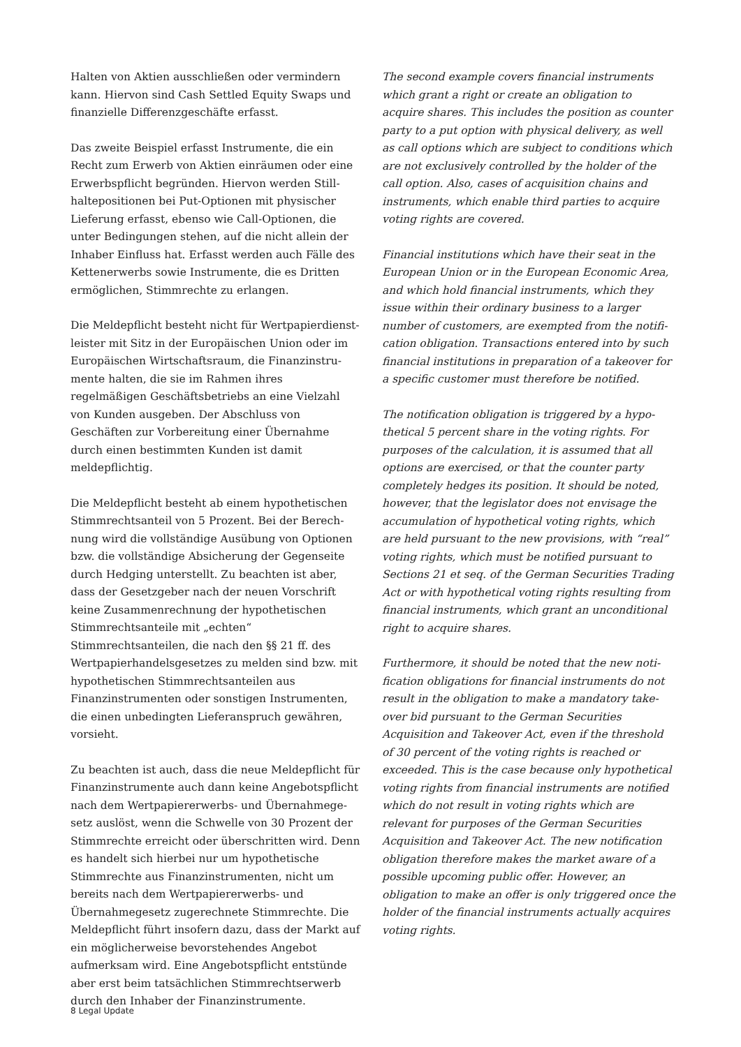Halten von Aktien ausschließen oder vermindern kann. Hiervon sind Cash Settled Equity Swaps und finanzielle Differenzgeschäfte erfasst.
Das zweite Beispiel erfasst Instrumente, die ein Recht zum Erwerb von Aktien einräumen oder eine Erwerbspflicht begründen. Hiervon werden Still­haltepositionen bei Put-Optionen mit physischer Lieferung erfasst, ebenso wie Call-Optionen, die unter Bedingungen stehen, auf die nicht allein der Inhaber Einfluss hat. Erfasst werden auch Fälle des Kettener­werbs sowie Instrumente, die es Dritten ermöglichen, Stimmrechte zu erlangen.
Die Meldepflicht besteht nicht für Wertpapierdienst­leister mit Sitz in der Europäischen Union oder im Europäischen Wirtschaftsraum, die Finanzinstru­mente halten, die sie im Rahmen ihres regelmäßigen Geschäftsbetriebs an eine Vielzahl von Kunden aus­geben. Der Abschluss von Geschäften zur Vorberei­tung einer Übernahme durch einen bestimmten Kunden ist damit meldepflichtig.
Die Meldepflicht besteht ab einem hypothetischen Stimmrechtsanteil von 5 Prozent. Bei der Berech­nung wird die vollständige Ausübung von Optionen bzw. die vollständige Absicherung der Gegenseite durch Hedging unterstellt. Zu beachten ist aber, dass der Gesetzgeber nach der neuen Vorschrift keine Zusammenrechnung der hypothetischen Stimm­rechtsanteile mit „echten“ Stimmrechtsanteilen, die nach den §§ 21 ff. des Wertpapierhandelsgesetzes zu melden sind bzw. mit hypothetischen Stimm­rechtsanteilen aus Finanzinstrumenten oder sonstigen Instrumenten, die einen unbedingten Lieferanspruch gewähren, vorsieht.
Zu beachten ist auch, dass die neue Meldepflicht für Finanzinstrumente auch dann keine Angebotspflicht nach dem Wertpapiererwerbs- und Übernahmege­setz auslöst, wenn die Schwelle von 30 Prozent der Stimmrechte erreicht oder überschritten wird. Denn es handelt sich hierbei nur um hypothetische Stimm­rechte aus Finanzinstrumenten, nicht um bereits nach dem Wertpapiererwerbs- und Übernahme­gesetz zugerechnete Stimmrechte. Die Meldepflicht führt insofern dazu, dass der Markt auf ein mög­licherweise bevorstehendes Angebot aufmerksam wird. Eine Angebotspflicht entstünde aber erst beim tatsächlichen Stimmrechtserwerb durch den Inhaber der Finanzinstrumente.
The second example covers financial instruments which grant a right or create an obligation to acquire shares. This includes the position as counter party to a put option with physical delivery, as well as call options which are subject to conditions which are not exclusively controlled by the holder of the call option. Also, cases of acquisition chains and instruments, which enable third parties to acquire voting rights are covered.
Financial institutions which have their seat in the European Union or in the European Economic Area, and which hold financial instruments, which they issue within their ordinary business to a larger number of customers, are exempted from the notifi­cation obligation. Transactions entered into by such financial institutions in preparation of a takeover for a specific customer must therefore be notified.
The notification obligation is triggered by a hypo­thetical 5 percent share in the voting rights. For purposes of the calculation, it is assumed that all options are exercised, or that the counter party completely hedges its position. It should be noted, however, that the legislator does not envisage the accumulation of hypothetical voting rights, which are held pursuant to the new provisions, with “real” voting rights, which must be notified pursuant to Sections 21 et seq. of the German Securities Trading Act or with hypothetical voting rights resulting from financial instruments, which grant an unconditional right to acquire shares.
Furthermore, it should be noted that the new noti­fication obligations for financial instruments do not result in the obligation to make a mandatory take-over bid pursuant to the German Securities Acquisition and Takeover Act, even if the threshold of 30 percent of the voting rights is reached or exceeded. This is the case because only hypothetical voting rights from financial instruments are notified which do not result in voting rights which are relevant for purposes of the German Securities Acquisition and Takeover Act. The new notification obligation there­fore makes the market aware of a possible upcoming public offer. However, an obligation to make an offer is only triggered once the holder of the financial instruments actually acquires voting rights.
8 Legal Update